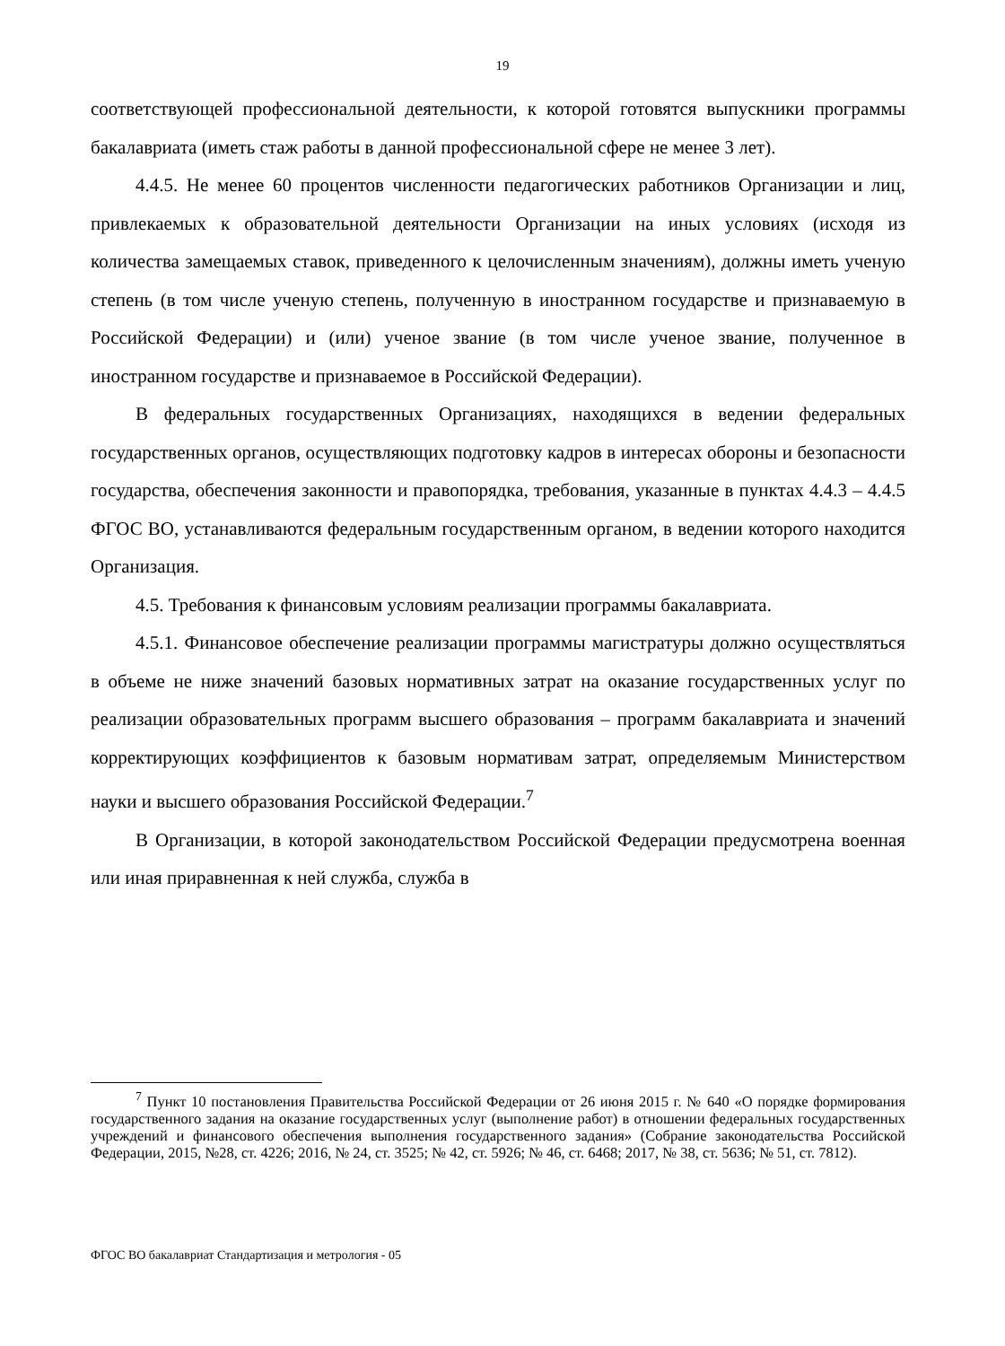19
соответствующей профессиональной деятельности, к которой готовятся выпускники программы бакалавриата (иметь стаж работы в данной профессиональной сфере не менее 3 лет).
4.4.5. Не менее 60 процентов численности педагогических работников Организации и лиц, привлекаемых к образовательной деятельности Организации на иных условиях (исходя из количества замещаемых ставок, приведенного к целочисленным значениям), должны иметь ученую степень (в том числе ученую степень, полученную в иностранном государстве и признаваемую в Российской Федерации) и (или) ученое звание (в том числе ученое звание, полученное в иностранном государстве и признаваемое в Российской Федерации).
В федеральных государственных Организациях, находящихся в ведении федеральных государственных органов, осуществляющих подготовку кадров в интересах обороны и безопасности государства, обеспечения законности и правопорядка, требования, указанные в пунктах 4.4.3 – 4.4.5 ФГОС ВО, устанавливаются федеральным государственным органом, в ведении которого находится Организация.
4.5. Требования к финансовым условиям реализации программы бакалавриата.
4.5.1. Финансовое обеспечение реализации программы магистратуры должно осуществляться в объеме не ниже значений базовых нормативных затрат на оказание государственных услуг по реализации образовательных программ высшего образования – программ бакалавриата и значений корректирующих коэффициентов к базовым нормативам затрат, определяемым Министерством науки и высшего образования Российской Федерации.<sup>7</sup>
В Организации, в которой законодательством Российской Федерации предусмотрена военная или иная приравненная к ней служба, служба в
<sup>7</sup> Пункт 10 постановления Правительства Российской Федерации от 26 июня 2015 г. № 640 «О порядке формирования государственного задания на оказание государственных услуг (выполнение работ) в отношении федеральных государственных учреждений и финансового обеспечения выполнения государственного задания» (Собрание законодательства Российской Федерации, 2015, №28, ст. 4226; 2016, № 24, ст. 3525; № 42, ст. 5926; № 46, ст. 6468; 2017, № 38, ст. 5636; № 51, ст. 7812).
ФГОС ВО бакалавриат Стандартизация и метрология - 05